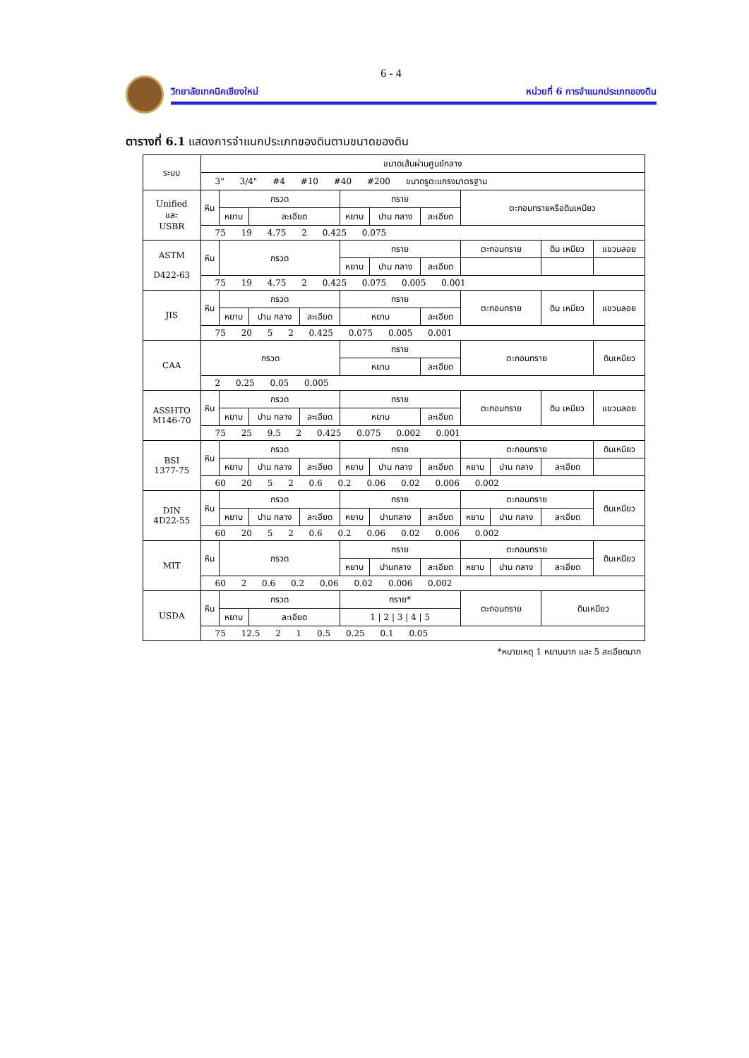6 - 4
วิทยาลัยเทคนิคเชียงใหม่ หน่วยที่ 6 การจำแนกประเภทของดิน
ตารางที่ 6.1 แสดงการจำแนกประเภทของดินตามขนาดของดิน
| ระบบ | ขนาดเส้นผ่านศูนย์กลาง | | | | | | | | | | |
| | 3" 3/4" #4 #10 #40 #200 ขนาดรูตะแกรงมาตรฐาน | | | | | | | | | | |
| Unified และ USBR | หิน | กรวด | | | ทราย | | | ตะกอนทรายหรือดินเหนียว | | | |
| | | หยาบ | ละเอียด | | หยาบ | ปาน กลาง | ละเอียด | | | | |
| | 75 19 4.75 2 0.425 0.075 | | | | | | | | | | |
| ASTM D422-63 | หิน | กรวด | | | ทราย | | | ตะกอนทราย | | ดิน เหนียว | แขวนลอย |
| | | | | | หยาบ | ปาน กลาง | ละเอียด | | | | |
| | 75 19 4.75 2 0.425 0.075 0.005 0.001 | | | | | | | | | | |
| JIS | หิน | กรวด | | | ทราย | | | ตะกอนทราย | | ดิน เหนียว | แขวนลอย |
| | | หยาบ | ปาน กลาง | ละเอียด | หยาบ | | ละเอียด | | | | |
| | 75 20 5 2 0.425 0.075 0.005 0.001 | | | | | | | | | | |
| CAA | กรวด | | | | ทราย | | | ตะกอนทราย | | | ดินเหนียว |
| | | | | | หยาบ | | ละเอียด | | | | |
| | 2 0.25 0.05 0.005 | | | | | | | | | | |
| ASSHTO M146-70 | หิน | กรวด | | | ทราย | | | ตะกอนทราย | | ดิน เหนียว | แขวนลอย |
| | | หยาบ | ปาน กลาง | ละเอียด | หยาบ | | ละเอียด | | | | |
| | 75 25 9.5 2 0.425 0.075 0.002 0.001 | | | | | | | | | | |
| BSI 1377-75 | หิน | กรวด | | | ทราย | | | ตะกอนทราย | | | ดินเหนียว |
| | | หยาบ | ปาน กลาง | ละเอียด | หยาบ | ปาน กลาง | ละเอียด | หยาบ | ปาน กลาง | ละเอียด | |
| | 60 20 5 2 0.6 0.2 0.06 0.02 0.006 0.002 | | | | | | | | | | |
| DIN 4D22-55 | หิน | กรวด | | | ทราย | | | ตะกอนทราย | | | ดินเหนียว |
| | | หยาบ | ปาน กลาง | ละเอียด | หยาบ | ปานกลาง | ละเอียด | หยาบ | ปาน กลาง | ละเอียด | |
| | 60 20 5 2 0.6 0.2 0.06 0.02 0.006 0.002 | | | | | | | | | | |
| MIT | หิน | กรวด | | | ทราย | | | ตะกอนทราย | | | ดินเหนียว |
| | | | | | หยาบ | ปานกลาง | ละเอียด | หยาบ | ปาน กลาง | ละเอียด | |
| | 60 2 0.6 0.2 0.06 0.02 0.006 0.002 | | | | | | | | | | |
| USDA | หิน | กรวด | | | ทราย* | | | ตะกอนทราย | | ดินเหนียว | |
| | | หยาบ | ละเอียด | | 1 / 2 / 3 / 4 / 5 | | | | | | |
| | 75 12.5 2 1 0.5 0.25 0.1 0.05 | | | | | | | | | | |
*หมายเหตุ 1 หยาบมาก และ 5 ละเอียดมาก